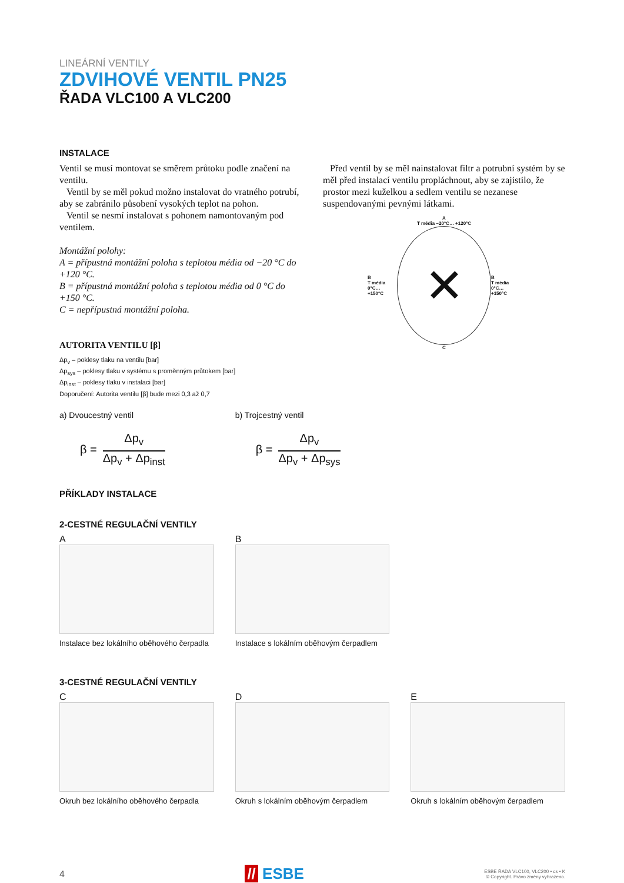LINEÁRNÍ VENTILY
ZDVIHOVÉ VENTIL PN25
ŘADA VLC100 A VLC200
INSTALACE
Ventil se musí montovat se směrem průtoku podle značení na ventilu.
Ventil by se měl pokud možno instalovat do vratného potrubí, aby se zabránilo působení vysokých teplot na pohon.
Ventil se nesmí instalovat s pohonem namontovaným pod ventilem.
Montážní polohy:
A = přípustná montážní poloha s teplotou média od −20 °C do +120 °C.
B = přípustná montážní poloha s teplotou média od 0 °C do +150 °C.
C = nepřípustná montážní poloha.
AUTORITA VENTILU [β]
Δp<sub>v</sub> – poklesy tlaku na ventilu [bar]
Δp<sub>sys</sub> – poklesy tlaku v systému s proměnným průtokem [bar]
Δp<sub>inst</sub> – poklesy tlaku v instalaci [bar]
Doporučení: Autorita ventilu [β] bude mezi 0,3 až 0,7
Před ventil by se měl nainstalovat filtr a potrubní systém by se měl před instalací ventilu propláchnout, aby se zajistilo, že prostor mezi kuželkou a sedlem ventilu se nezanese suspendovanými pevnými látkami.
A
T média −20°C… +120°C
B
T média
0°C… +150°C
✕
B
T média
0°C… +150°C
C
a) Dvoucestný ventil
β =
Δp<sub>v</sub>
Δp<sub>v</sub> + Δp<sub>inst</sub>
b) Trojcestný ventil
β =
Δp<sub>v</sub>
Δp<sub>v</sub> + Δp<sub>sys</sub>
PŘÍKLADY INSTALACE
2-CESTNÉ REGULAČNÍ VENTILY
A
Instalace bez lokálního oběhového čerpadla
B
Instalace s lokálním oběhovým čerpadlem
3-CESTNÉ REGULAČNÍ VENTILY
C
Okruh bez lokálního oběhového čerpadla
D
Okruh s lokálním oběhovým čerpadlem
E
Okruh s lokálním oběhovým čerpadlem
4 // ESBE ESBE ŘADA VLC100, VLC200 • cs • K
© Copyright. Právo změny vyhrazeno.